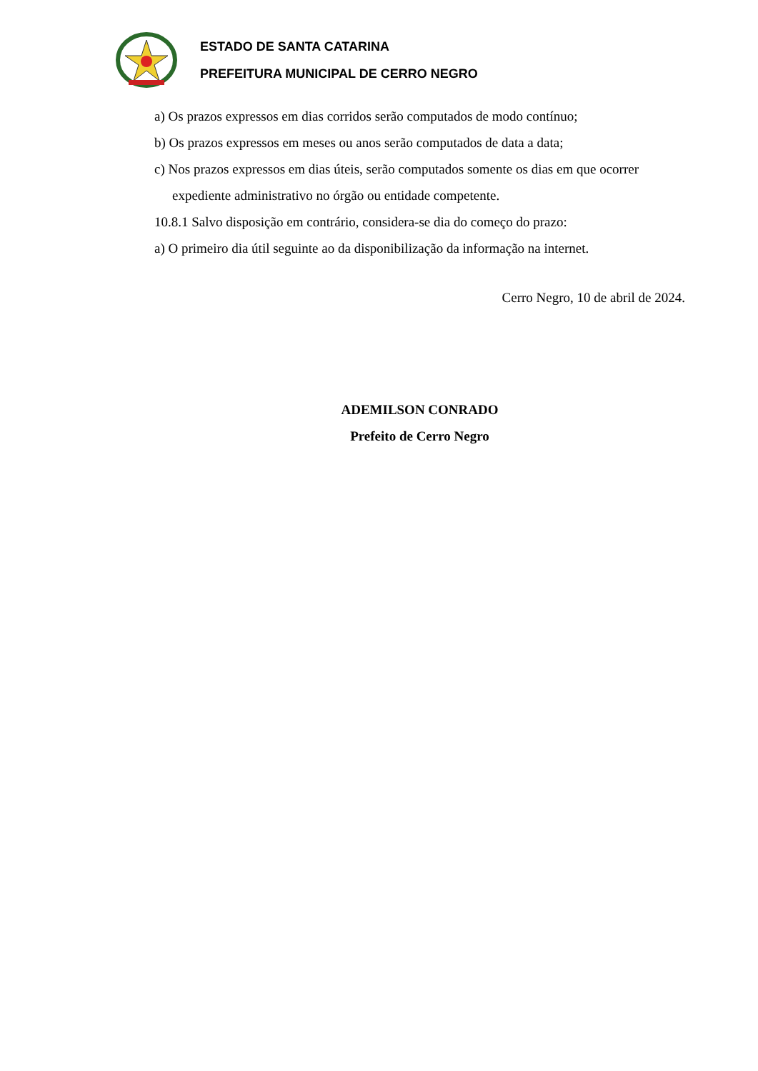ESTADO DE SANTA CATARINA
PREFEITURA MUNICIPAL DE CERRO NEGRO
a) Os prazos expressos em dias corridos serão computados de modo contínuo;
b) Os prazos expressos em meses ou anos serão computados de data a data;
c) Nos prazos expressos em dias úteis, serão computados somente os dias em que ocorrer
expediente administrativo no órgão ou entidade competente.
10.8.1 Salvo disposição em contrário, considera-se dia do começo do prazo:
a) O primeiro dia útil seguinte ao da disponibilização da informação na internet.
Cerro Negro, 10 de abril de 2024.
ADEMILSON CONRADO
Prefeito de Cerro Negro